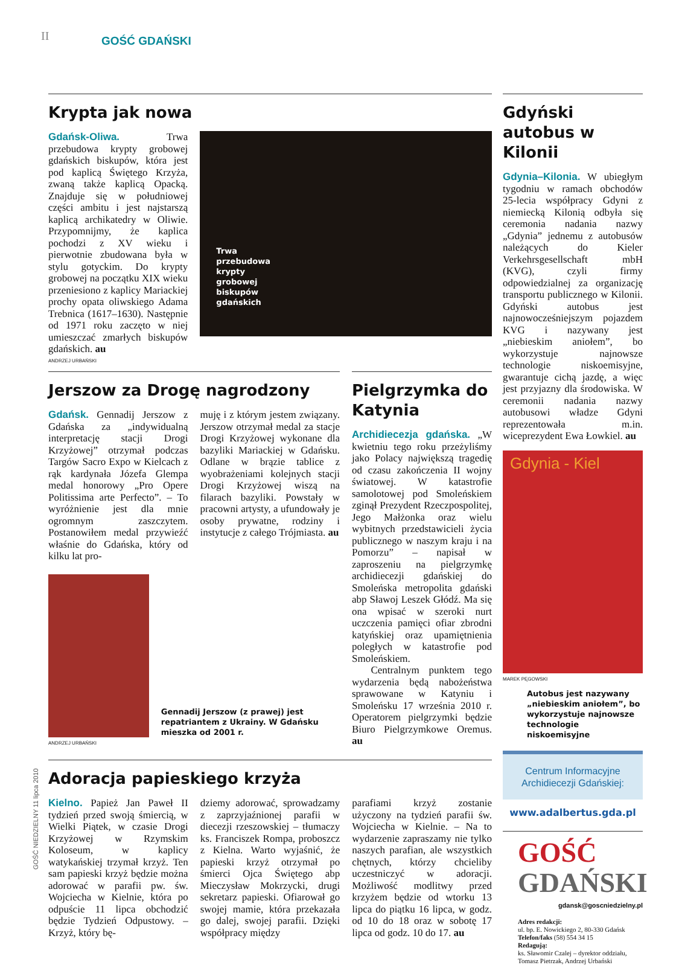II GOŚĆ GDAŃSKI
GOŚĆ NIEDZIELNY 11 lipca 2010
Krypta jak nowa
Gdańsk-Oliwa. Trwa przebudowa krypty grobowej gdańskich biskupów, która jest pod kaplicą Świętego Krzyża, zwaną także kaplicą Opacką. Znajduje się w południowej części ambitu i jest najstarszą kaplicą archikatedry w Oliwie. Przypomnijmy, że kaplica pochodzi z XV wieku i pierwotnie zbudowana była w stylu gotyckim. Do krypty grobowej na początku XIX wieku przeniesiono z kaplicy Mariackiej prochy opata oliwskiego Adama Trebnica (1617–1630). Następnie od 1971 roku zaczęto w niej umieszczać zmarłych biskupów gdańskich. au
Trwa
przebudowa
krypty
grobowej
biskupów
gdańskich
ANDRZEJ URBAŃSKI
Jerszow za Drogę nagrodzony
Gdańsk. Gennadij Jerszow z Gdańska za „indywidualną interpretację stacji Drogi Krzyżowej” otrzymał podczas Targów Sacro Expo w Kielcach z rąk kardynała Józefa Glempa medal honorowy „Pro Opere Politissima arte Perfecto”. – To wyróżnienie jest dla mnie ogromnym zaszczytem. Postanowiłem medal przywieźć właśnie do Gdańska, który od kilku lat pro-
muję i z którym jestem związany. Jerszow otrzymał medal za stacje Drogi Krzyżowej wykonane dla bazyliki Mariackiej w Gdańsku. Odlane w brązie tablice z wyobrażeniami kolejnych stacji Drogi Krzyżowej wiszą na filarach bazyliki. Powstały w pracowni artysty, a ufundowały je osoby prywatne, rodziny i instytucje z całego Trójmiasta. au
Gennadij Jerszow (z prawej) jest repatriantem z Ukrainy. W Gdańsku mieszka od 2001 r.
ANDRZEJ URBAŃSKI
Pielgrzymka do Katynia
Archidiecezja gdańska. „W kwietniu tego roku przeżyliśmy jako Polacy największą tragedię od czasu zakończenia II wojny światowej. W katastrofie samolotowej pod Smoleńskiem zginął Prezydent Rzeczpospolitej, Jego Małżonka oraz wielu wybitnych przedstawicieli życia publicznego w naszym kraju i na Pomorzu” – napisał w zaproszeniu na pielgrzymkę archidiecezji gdańskiej do Smoleńska metropolita gdański abp Sławoj Leszek Głódź. Ma się ona wpisać w szeroki nurt uczczenia pamięci ofiar zbrodni katyńskiej oraz upamiętnienia poległych w katastrofie pod Smoleńskiem.
Centralnym punktem tego wydarzenia będą nabożeństwa sprawowane w Katyniu i Smoleńsku 17 września 2010 r. Operatorem pielgrzymki będzie Biuro Pielgrzymkowe Oremus. au
Adoracja papieskiego krzyża
Kielno. Papież Jan Paweł II tydzień przed swoją śmiercią, w Wielki Piątek, w czasie Drogi Krzyżowej w Rzymskim Koloseum, w kaplicy watykańskiej trzymał krzyż. Ten sam papieski krzyż będzie można adorować w parafii pw. św. Wojciecha w Kielnie, która po odpuście 11 lipca obchodzić będzie Tydzień Odpustowy. – Krzyż, który bę-
dziemy adorować, sprowadzamy z zaprzyjaźnionej parafii w diecezji rzeszowskiej – tłumaczy ks. Franciszek Rompa, proboszcz z Kielna. Warto wyjaśnić, że papieski krzyż otrzymał po śmierci Ojca Świętego abp Mieczysław Mokrzycki, drugi sekretarz papieski. Ofiarował go swojej mamie, która przekazała go dalej, swojej parafii. Dzięki współpracy między
parafiami krzyż zostanie użyczony na tydzień parafii św. Wojciecha w Kielnie. – Na to wydarzenie zapraszamy nie tylko naszych parafian, ale wszystkich chętnych, którzy chcieliby uczestniczyć w adoracji. Możliwość modlitwy przed krzyżem będzie od wtorku 13 lipca do piątku 16 lipca, w godz. od 10 do 18 oraz w sobotę 17 lipca od godz. 10 do 17. au
Gdyński autobus w Kilonii
Gdynia–Kilonia. W ubiegłym tygodniu w ramach obchodów 25-lecia współpracy Gdyni z niemiecką Kilonią odbyła się ceremonia nadania nazwy „Gdynia” jednemu z autobusów należących do Kieler Verkehrsgesellschaft mbH (KVG), czyli firmy odpowiedzialnej za organizację transportu publicznego w Kilonii. Gdyński autobus jest najnowocześniejszym pojazdem KVG i nazywany jest „niebieskim aniołem”, bo wykorzystuje najnowsze technologie niskoemisyjne, gwarantuje cichą jazdę, a więc jest przyjazny dla środowiska. W ceremonii nadania nazwy autobusowi władze Gdyni reprezentowała m.in. wiceprezydent Ewa Łowkiel. au
Gdynia - Kiel
MAREK PĘGOWSKI
Autobus jest nazywany „niebieskim aniołem”, bo wykorzystuje najnowsze technologie niskoemisyjne
Centrum Informacyjne Archidiecezji Gdańskiej:
www.adalbertus.gda.pl
GOŚĆ GDAŃSKI
gdansk@goscniedzielny.pl
Adres redakcji:
ul. bp. E. Nowickiego 2, 80-330 Gdańsk
Telefon/faks (58) 554 34 15
Redagują:
ks. Sławomir Czalej – dyrektor oddziału, Tomasz Pietrzak, Andrzej Urbański